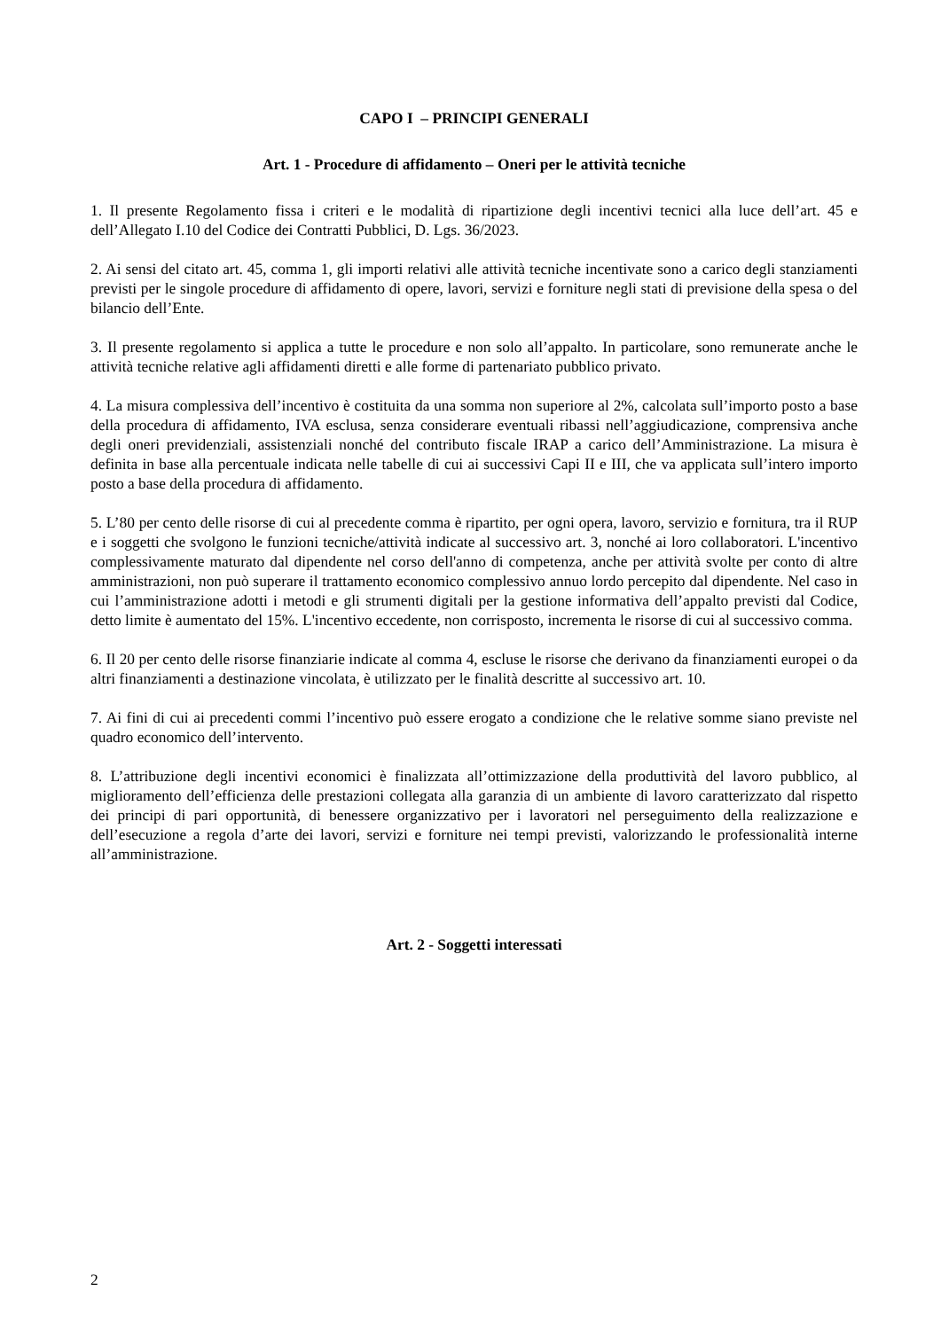CAPO I – PRINCIPI GENERALI
Art. 1 - Procedure di affidamento – Oneri per le attività tecniche
1. Il presente Regolamento fissa i criteri e le modalità di ripartizione degli incentivi tecnici alla luce dell’art. 45 e dell’Allegato I.10 del Codice dei Contratti Pubblici, D. Lgs. 36/2023.
2. Ai sensi del citato art. 45, comma 1, gli importi relativi alle attività tecniche incentivate sono a carico degli stanziamenti previsti per le singole procedure di affidamento di opere, lavori, servizi e forniture negli stati di previsione della spesa o del bilancio dell’Ente.
3. Il presente regolamento si applica a tutte le procedure e non solo all’appalto. In particolare, sono remunerate anche le attività tecniche relative agli affidamenti diretti e alle forme di partenariato pubblico privato.
4. La misura complessiva dell’incentivo è costituita da una somma non superiore al 2%, calcolata sull’importo posto a base della procedura di affidamento, IVA esclusa, senza considerare eventuali ribassi nell’aggiudicazione, comprensiva anche degli oneri previdenziali, assistenziali nonché del contributo fiscale IRAP a carico dell’Amministrazione. La misura è definita in base alla percentuale indicata nelle tabelle di cui ai successivi Capi II e III, che va applicata sull’intero importo posto a base della procedura di affidamento.
5. L’80 per cento delle risorse di cui al precedente comma è ripartito, per ogni opera, lavoro, servizio e fornitura, tra il RUP e i soggetti che svolgono le funzioni tecniche/attività indicate al successivo art. 3, nonché ai loro collaboratori. L'incentivo complessivamente maturato dal dipendente nel corso dell'anno di competenza, anche per attività svolte per conto di altre amministrazioni, non può superare il trattamento economico complessivo annuo lordo percepito dal dipendente. Nel caso in cui l’amministrazione adotti i metodi e gli strumenti digitali per la gestione informativa dell’appalto previsti dal Codice, detto limite è aumentato del 15%. L'incentivo eccedente, non corrisposto, incrementa le risorse di cui al successivo comma.
6. Il 20 per cento delle risorse finanziarie indicate al comma 4, escluse le risorse che derivano da finanziamenti europei o da altri finanziamenti a destinazione vincolata, è utilizzato per le finalità descritte al successivo art. 10.
7. Ai fini di cui ai precedenti commi l’incentivo può essere erogato a condizione che le relative somme siano previste nel quadro economico dell’intervento.
8. L’attribuzione degli incentivi economici è finalizzata all’ottimizzazione della produttività del lavoro pubblico, al miglioramento dell’efficienza delle prestazioni collegata alla garanzia di un ambiente di lavoro caratterizzato dal rispetto dei principi di pari opportunità, di benessere organizzativo per i lavoratori nel perseguimento della realizzazione e dell’esecuzione a regola d’arte dei lavori, servizi e forniture nei tempi previsti, valorizzando le professionalità interne all’amministrazione.
Art. 2 - Soggetti interessati
2